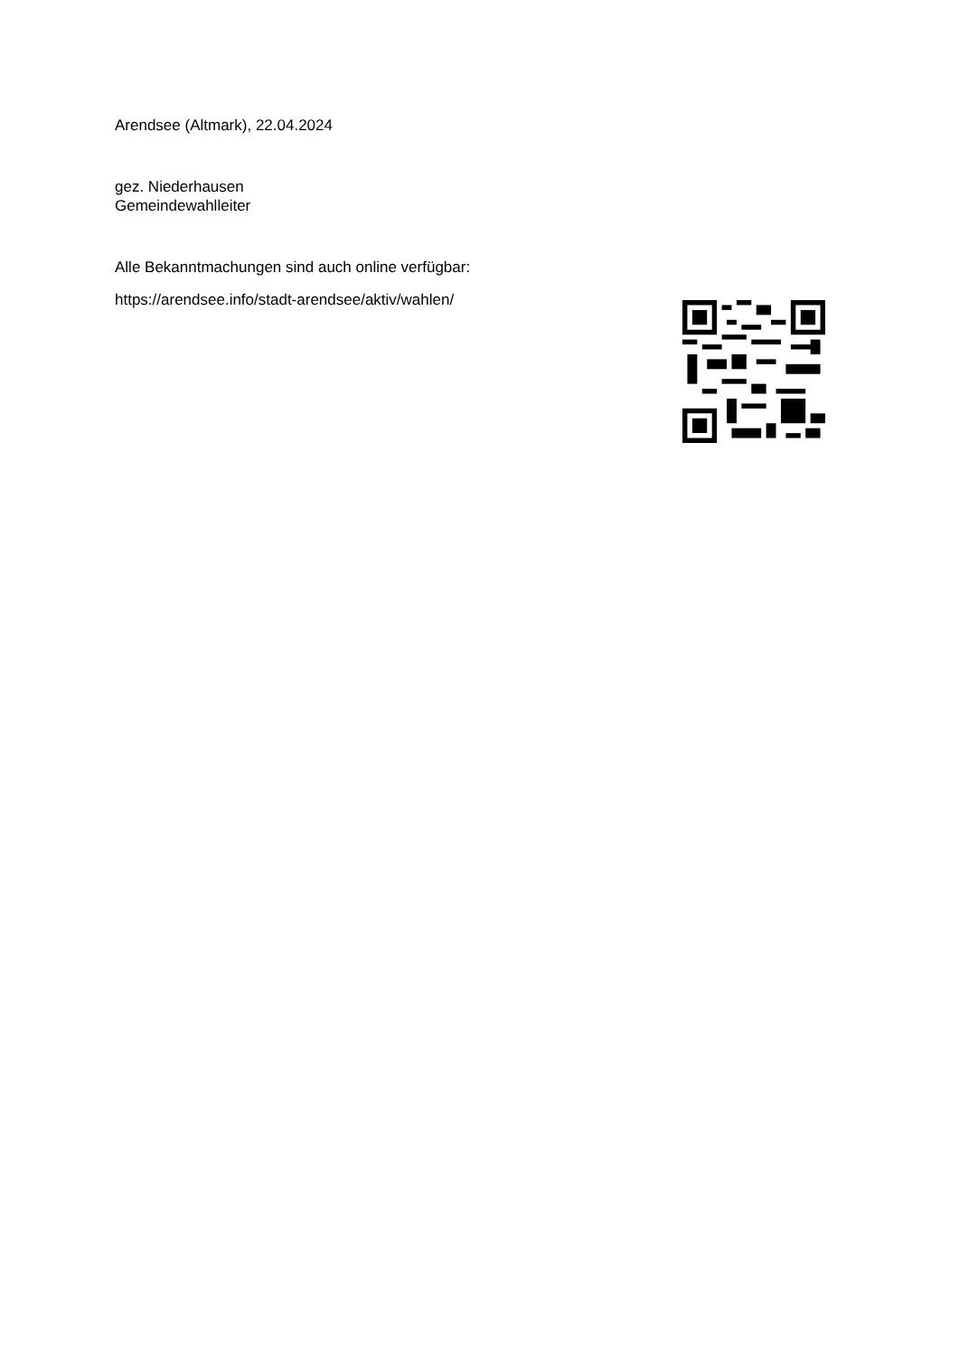Arendsee (Altmark), 22.04.2024
gez. Niederhausen
Gemeindewahlleiter
Alle Bekanntmachungen sind auch online verfügbar:
https://arendsee.info/stadt-arendsee/aktiv/wahlen/